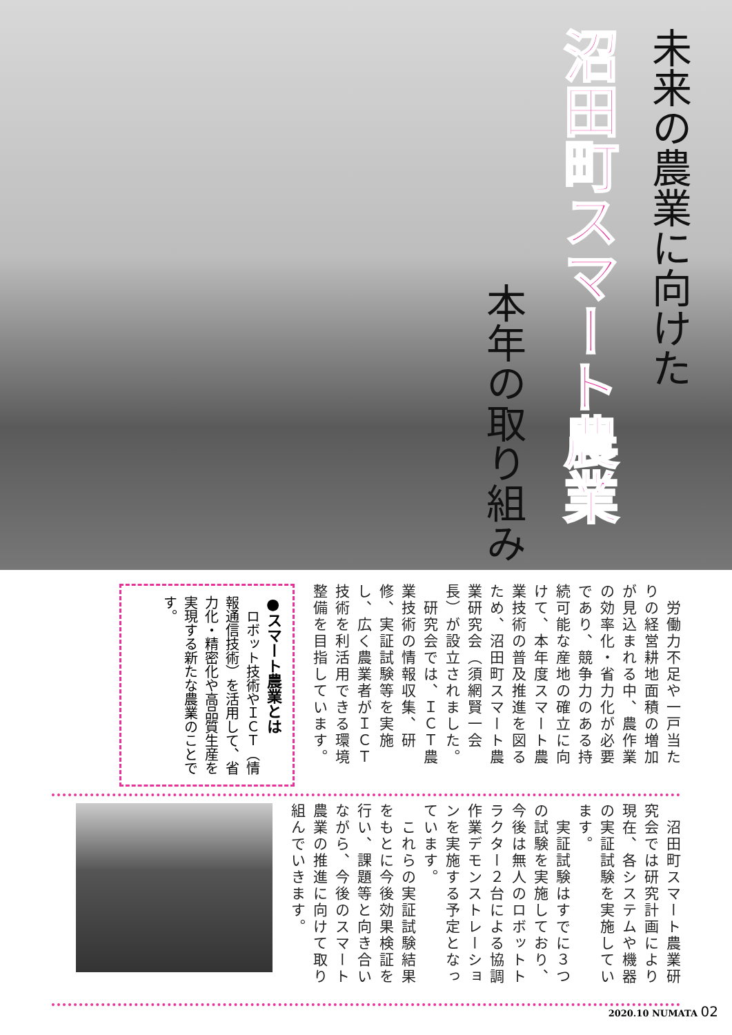未来の農業に向けた
沼田町スマート農業
本年の取り組み
　労働力不足や一戸当たりの経営耕地面積の増加が見込まれる中、農作業の効率化・省力化が必要であり、競争力のある持続可能な産地の確立に向けて、本年度スマート農業技術の普及推進を図るため、沼田町スマート農業研究会（須網賢一会長）が設立されました。
　研究会では、ＩＣＴ農業技術の情報収集、研修、実証試験等を実施し、広く農業者がＩＣＴ技術を利活用できる環境整備を目指しています。
●スマート農業とは
　ロボット技術やＩＣＴ（情報通信技術）を活用して、省力化・精密化や高品質生産を実現する新たな農業のことです。
　沼田町スマート農業研究会では研究計画により現在、各システムや機器の実証試験を実施しています。
　実証試験はすでに３つの試験を実施しており、今後は無人のロボットトラクター２台による協調作業デモンストレーションを実施する予定となっています。
　これらの実証試験結果をもとに今後効果検証を行い、課題等と向き合いながら、今後のスマート農業の推進に向けて取り組んでいきます。
2020.10 NUMATA 02